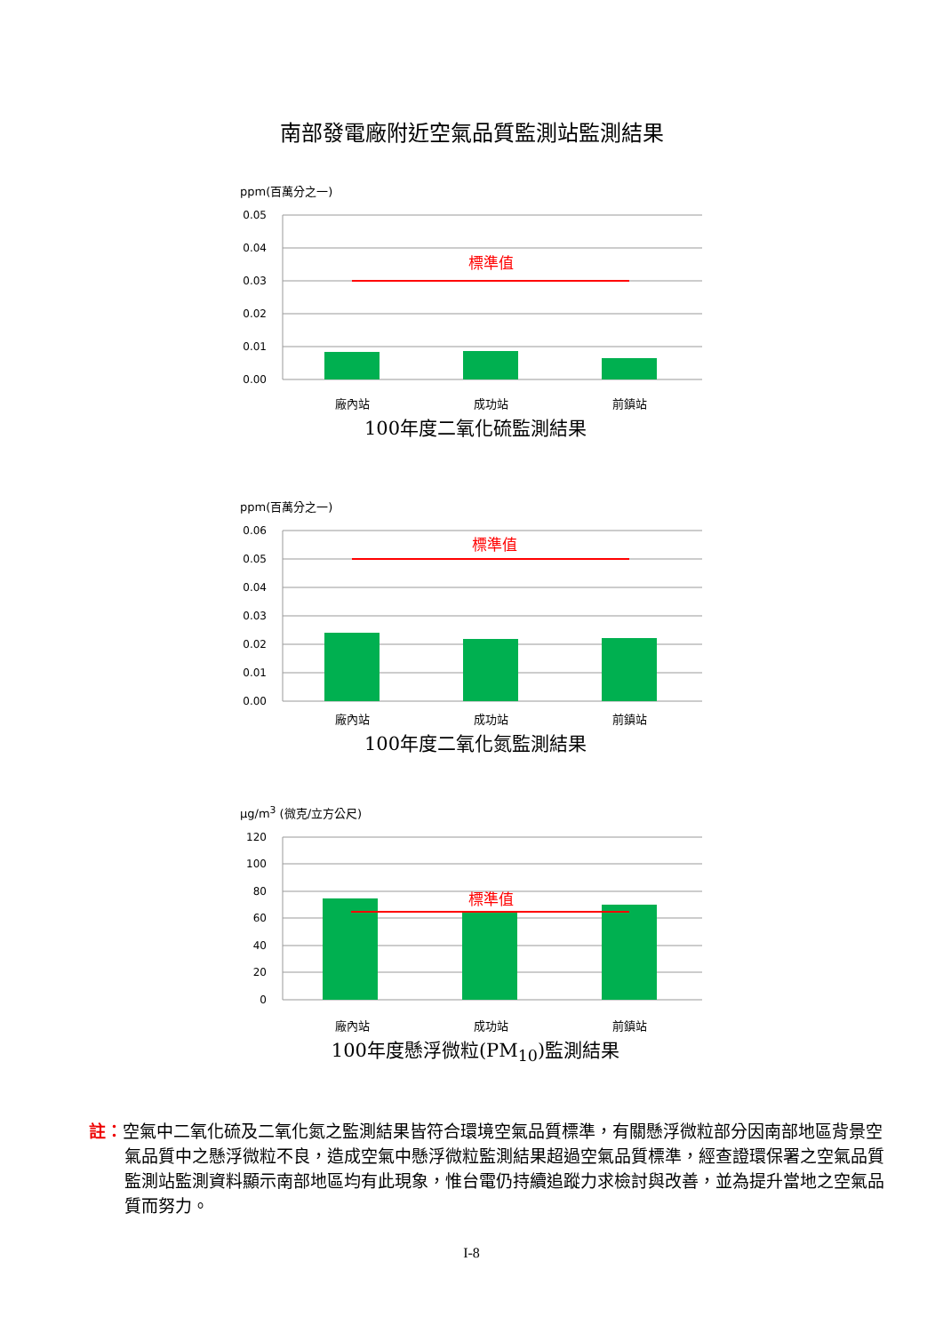南部發電廠附近空氣品質監測站監測結果
ppm(百萬分之一)
0.05
0.04
0.03
0.02
0.01
0.00
標準值
廠內站 成功站 前鎮站
100年度二氧化硫監測結果
ppm(百萬分之一)
0.06
0.05
0.04
0.03
0.02
0.01
0.00
標準值
廠內站 成功站 前鎮站
100年度二氧化氮監測結果
μg/m<sup>3</sup> (微克/立方公尺)
120
100
80
60
40
20
0
標準值
廠內站 成功站 前鎮站
100年度懸浮微粒(PM<sub>10</sub>)監測結果
註：空氣中二氧化硫及二氧化氮之監測結果皆符合環境空氣品質標準，有關懸浮微粒部分因南部地區背景空氣品質中之懸浮微粒不良，造成空氣中懸浮微粒監測結果超過空氣品質標準，經查證環保署之空氣品質監測站監測資料顯示南部地區均有此現象，惟台電仍持續追蹤力求檢討與改善，並為提升當地之空氣品質而努力。
I-8